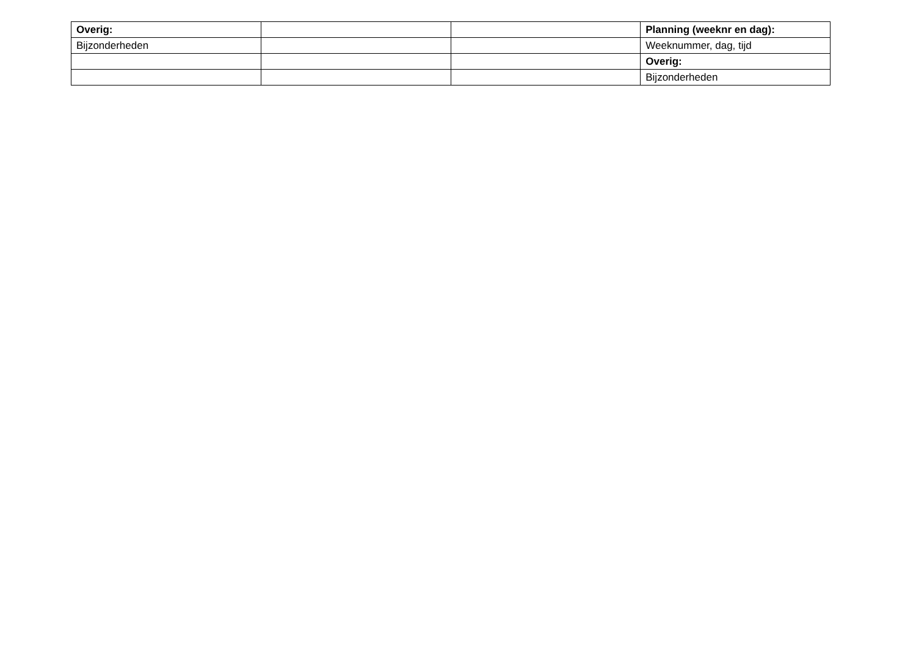| Overig: | | | Planning (weeknr en dag): |
| Bijzonderheden | | | Weeknummer, dag, tijd |
| | | | Overig: |
| | | | Bijzonderheden |